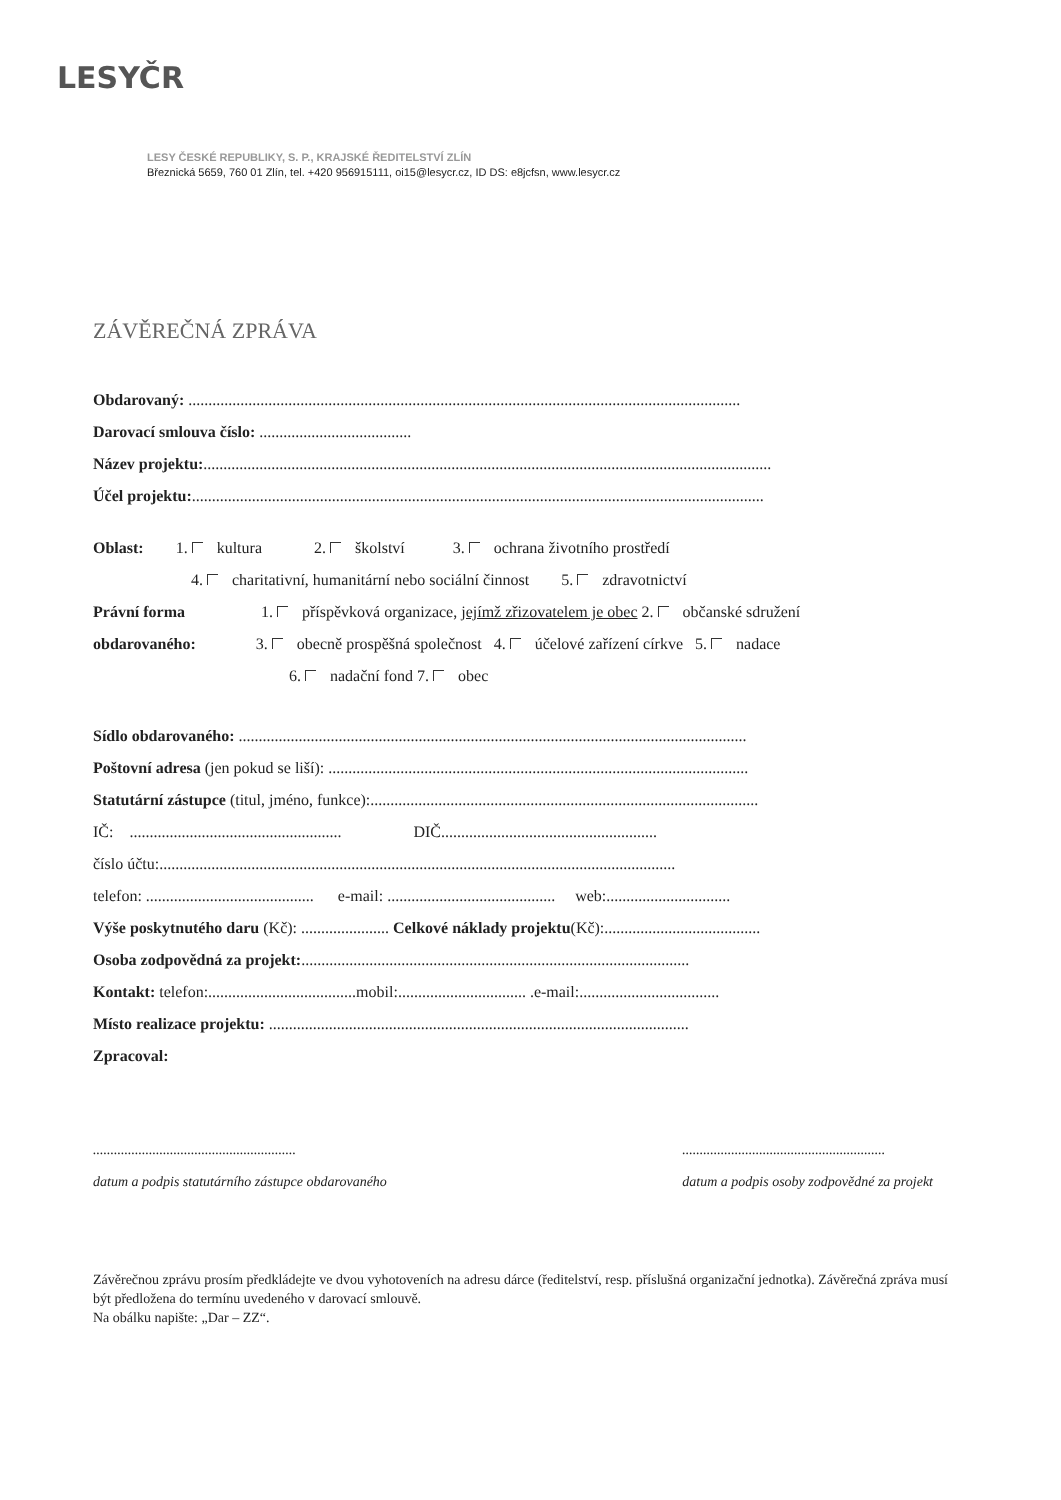LESYČR
LESY ČESKÉ REPUBLIKY, S. P., KRAJSKÉ ŘEDITELSTVÍ ZLÍN
Březnická 5659, 760 01 Zlín, tel. +420 956915111, oi15@lesycr.cz, ID DS: e8jcfsn, www.lesycr.cz
ZÁVĚREČNÁ ZPRÁVA
Obdarovaný: ..........................................................................................................................................
Darovací smlouva číslo: ......................................
Název projektu:..............................................................................................................................................
Účel projektu:...............................................................................................................................................
Oblast: 1. kultura 2. školství 3. ochrana životního prostředí
4. charitativní, humanitární nebo sociální činnost 5. zdravotnictví
Právní forma 1. příspěvková organizace, jejímž zřizovatelem je obec 2. občanské sdružení
obdarovaného: 3. obecně prospěšná společnost 4. účelové zařízení církve 5. nadace
6. nadační fond 7. obec
Sídlo obdarovaného: ...............................................................................................................................
Poštovní adresa (jen pokud se liší): .........................................................................................................
Statutární zástupce (titul, jméno, funkce):.................................................................................................
IČ: ..................................................... DIČ......................................................
číslo účtu:.................................................................................................................................
telefon: .......................................... e-mail: .......................................... web:...............................
Výše poskytnutého daru (Kč): ...................... Celkové náklady projektu(Kč):.......................................
Osoba zodpovědná za projekt:.................................................................................................
Kontakt: telefon:.....................................mobil:................................ .e-mail:...................................
Místo realizace projektu: .........................................................................................................
Zpracoval:
..........................................................
datum a podpis statutárního zástupce obdarovaného
..........................................................
datum a podpis osoby zodpovědné za projekt
Závěrečnou zprávu prosím předkládejte ve dvou vyhotoveních na adresu dárce (ředitelství, resp. příslušná organizační jednotka). Závěrečná zpráva musí být předložena do termínu uvedeného v darovací smlouvě.
Na obálku napište: „Dar – ZZ“.